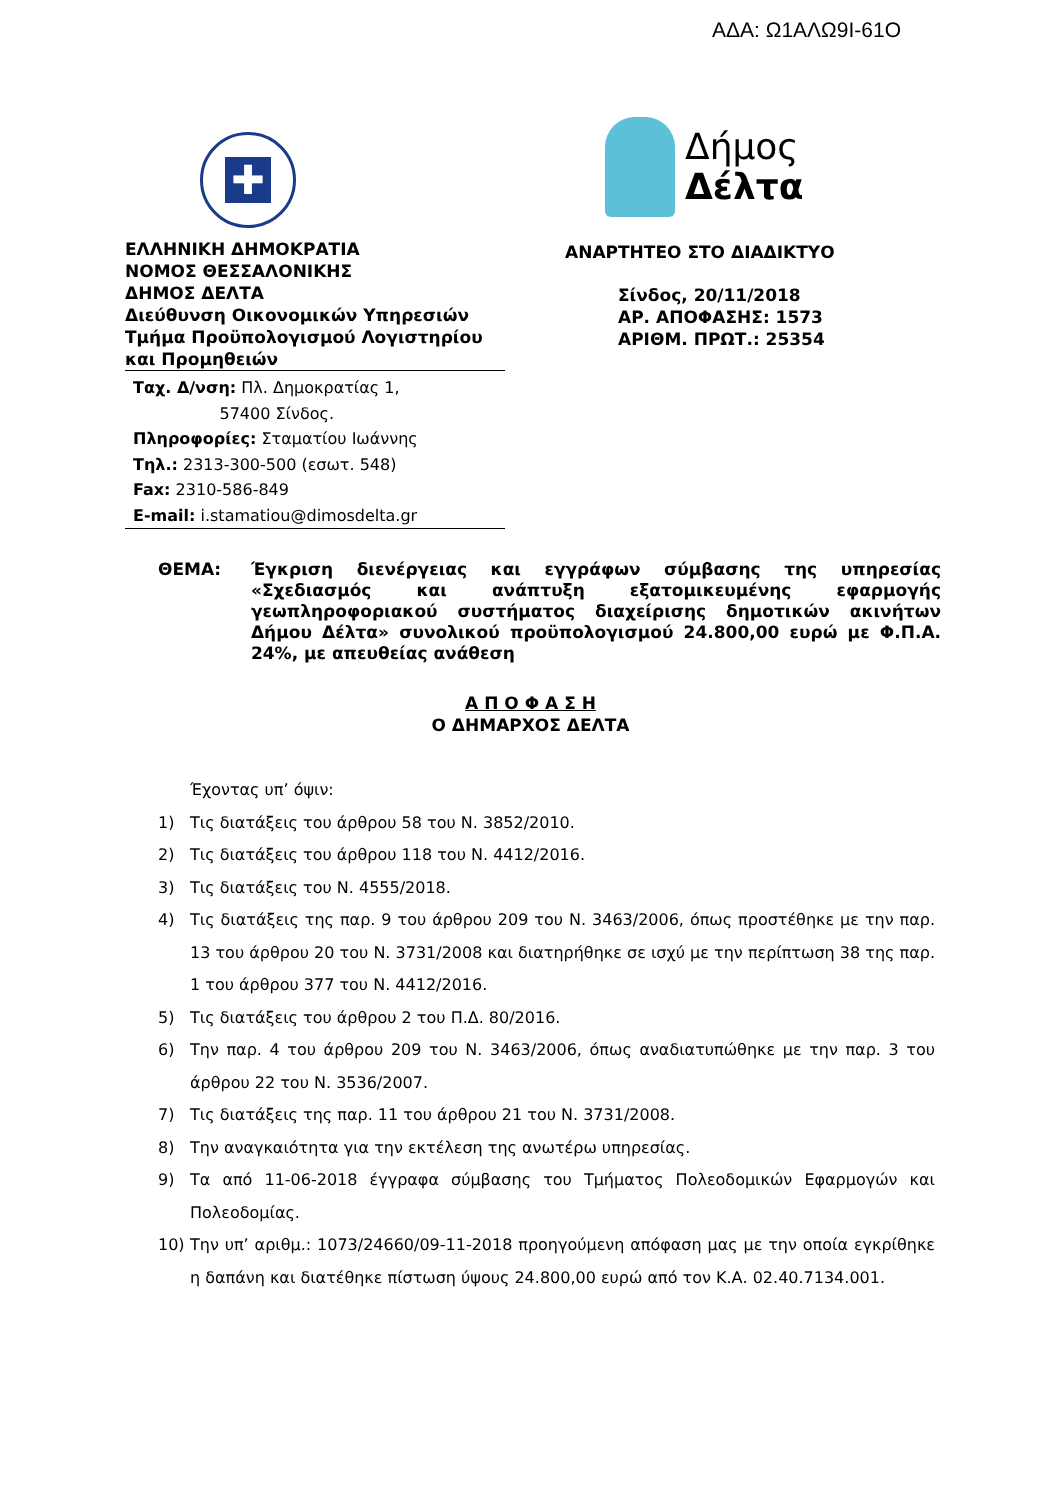ΑΔΑ: Ω1ΑΛΩ9Ι-61Ο
✚
ΕΛΛΗΝΙΚΗ ΔΗΜΟΚΡΑΤΙΑ
ΝΟΜΟΣ ΘΕΣΣΑΛΟΝΙΚΗΣ
ΔΗΜΟΣ ΔΕΛΤΑ
Διεύθυνση Οικονομικών Υπηρεσιών
Τμήμα Προϋπολογισμού Λογιστηρίου και Προμηθειών
Ταχ. Δ/νση: Πλ. Δημοκρατίας 1,
57400 Σίνδος.
Πληροφορίες: Σταματίου Ιωάννης
Τηλ.: 2313-300-500 (εσωτ. 548)
Fax: 2310-586-849
E-mail: i.stamatiou@dimosdelta.gr
Δήμος
Δέλτα
ΑΝΑΡΤΗΤΕΟ ΣΤΟ ΔΙΑΔΙΚΤΥΟ
Σίνδος, 20/11/2018
ΑΡ. ΑΠΟΦΑΣΗΣ: 1573
ΑΡΙΘΜ. ΠΡΩΤ.: 25354
ΘΕΜΑ: Έγκριση διενέργειας και εγγράφων σύμβασης της υπηρεσίας «Σχεδιασμός και ανάπτυξη εξατομικευμένης εφαρμογής γεωπληροφοριακού συστήματος διαχείρισης δημοτικών ακινήτων Δήμου Δέλτα» συνολικού προϋπολογισμού 24.800,00 ευρώ με Φ.Π.Α. 24%, με απευθείας ανάθεση
Α Π Ο Φ Α Σ Η
Ο ΔΗΜΑΡΧΟΣ ΔΕΛΤΑ
Έχοντας υπ’ όψιν:
1) Τις διατάξεις του άρθρου 58 του Ν. 3852/2010.
2) Τις διατάξεις του άρθρου 118 του Ν. 4412/2016.
3) Τις διατάξεις του Ν. 4555/2018.
4) Τις διατάξεις της παρ. 9 του άρθρου 209 του Ν. 3463/2006, όπως προστέθηκε με την παρ. 13 του άρθρου 20 του Ν. 3731/2008 και διατηρήθηκε σε ισχύ με την περίπτωση 38 της παρ. 1 του άρθρου 377 του Ν. 4412/2016.
5) Τις διατάξεις του άρθρου 2 του Π.Δ. 80/2016.
6) Την παρ. 4 του άρθρου 209 του Ν. 3463/2006, όπως αναδιατυπώθηκε με την παρ. 3 του άρθρου 22 του Ν. 3536/2007.
7) Τις διατάξεις της παρ. 11 του άρθρου 21 του Ν. 3731/2008.
8) Την αναγκαιότητα για την εκτέλεση της ανωτέρω υπηρεσίας.
9) Τα από 11-06-2018 έγγραφα σύμβασης του Τμήματος Πολεοδομικών Εφαρμογών και Πολεοδομίας.
10) Την υπ’ αριθμ.: 1073/24660/09-11-2018 προηγούμενη απόφαση μας με την οποία εγκρίθηκε η δαπάνη και διατέθηκε πίστωση ύψους 24.800,00 ευρώ από τον Κ.Α. 02.40.7134.001.